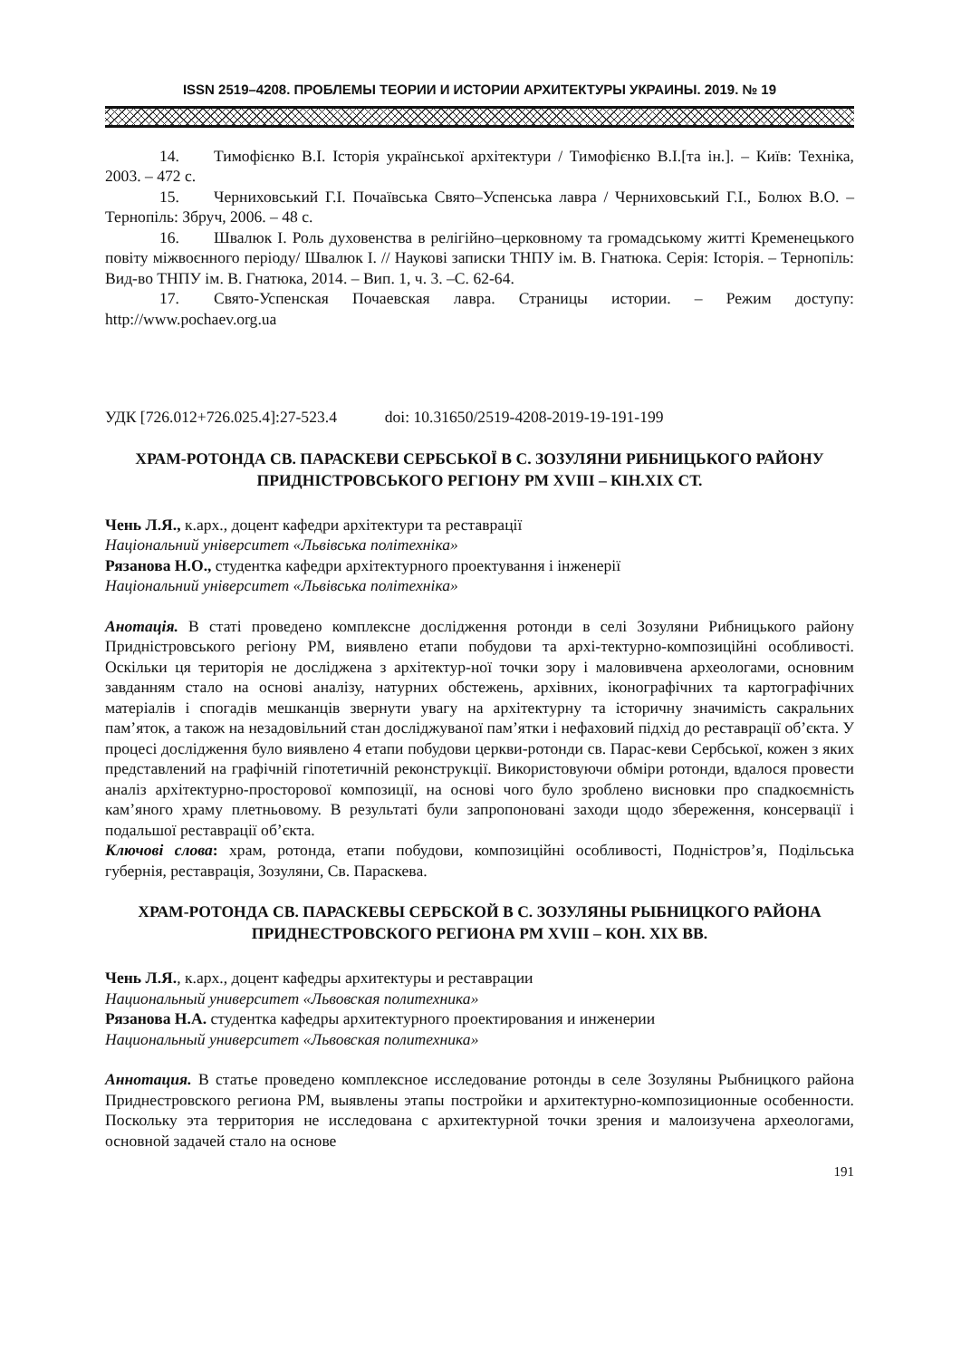ISSN 2519–4208. ПРОБЛЕМЫ ТЕОРИИ И ИСТОРИИ АРХИТЕКТУРЫ УКРАИНЫ. 2019. № 19
14. Тимофієнко В.І. Історія української архітектури / Тимофієнко В.І.[та ін.]. – Київ: Техніка, 2003. – 472 с.
15. Черниховський Г.І. Почаївська Свято–Успенська лавра / Черниховський Г.І., Болюх В.О. – Тернопіль: Збруч, 2006. – 48 с.
16. Швалюк І. Роль духовенства в релігійно–церковному та громадському житті Кременецького повіту міжвоєнного періоду/ Швалюк І. // Наукові записки ТНПУ ім. В. Гнатюка. Серія: Історія. – Тернопіль: Вид-во ТНПУ ім. В. Гнатюка, 2014. – Вип. 1, ч. 3. –С. 62-64.
17. Свято-Успенская Почаевская лавра. Страницы истории. – Режим доступу: http://www.pochaev.org.ua
УДК [726.012+726.025.4]:27-523.4 doi: 10.31650/2519-4208-2019-19-191-199
ХРАМ-РОТОНДА СВ. ПАРАСКЕВИ СЕРБСЬКОЇ В С. ЗОЗУЛЯНИ РИБНИЦЬКОГО РАЙОНУ ПРИДНІСТРОВСЬКОГО РЕГІОНУ РМ XVIII – КІН.XIX СТ.
Чень Л.Я., к.арх., доцент кафедри архітектури та реставрації
Національний університет «Львівська політехніка»
Рязанова Н.О., студентка кафедри архітектурного проектування і інженерії
Національний університет «Львівська політехніка»
Анотація. В статі проведено комплексне дослідження ротонди в селі Зозуляни Рибницького району Придністровського регіону РМ, виявлено етапи побудови та архі-тектурно-композиційні особливості. Оскільки ця територія не досліджена з архітектур-ної точки зору і маловивчена археологами, основним завданням стало на основі аналізу, натурних обстежень, архівних, іконографічних та картографічних матеріалів і спогадів мешканців звернути увагу на архітектурну та історичну значимість сакральних пам’яток, а також на незадовільний стан досліджуваної пам’ятки і нефаховий підхід до реставрації об’єкта. У процесі дослідження було виявлено 4 етапи побудови церкви-ротонди св. Парас-кеви Сербської, кожен з яких представлений на графічній гіпотетичній реконструкції. Використовуючи обміри ротонди, вдалося провести аналіз архітектурно-просторової композиції, на основі чого було зроблено висновки про спадкоємність кам’яного храму плетньовому. В результаті були запропоновані заходи щодо збереження, консервації і подальшої реставрації об’єкта.
Ключові слова: храм, ротонда, етапи побудови, композиційні особливості, Подністров’я, Подільська губернія, реставрація, Зозуляни, Св. Параскева.
ХРАМ-РОТОНДА СВ. ПАРАСКЕВЫ СЕРБСКОЙ В С. ЗОЗУЛЯНЫ РЫБНИЦКОГО РАЙОНА ПРИДНЕСТРОВСКОГО РЕГИОНА РМ XVIII – КОН. XIX ВВ.
Чень Л.Я., к.арх., доцент кафедры архитектуры и реставрации
Национальный университет «Львовская политехника»
Рязанова Н.А. студентка кафедры архитектурного проектирования и инженерии
Национальный университет «Львовская политехника»
Аннотация. В статье проведено комплексное исследование ротонды в селе Зозуляны Рыбницкого района Приднестровского региона РМ, выявлены этапы постройки и архитектурно-композиционные особенности. Поскольку эта территория не исследована с архитектурной точки зрения и малоизучена археологами, основной задачей стало на основе
191